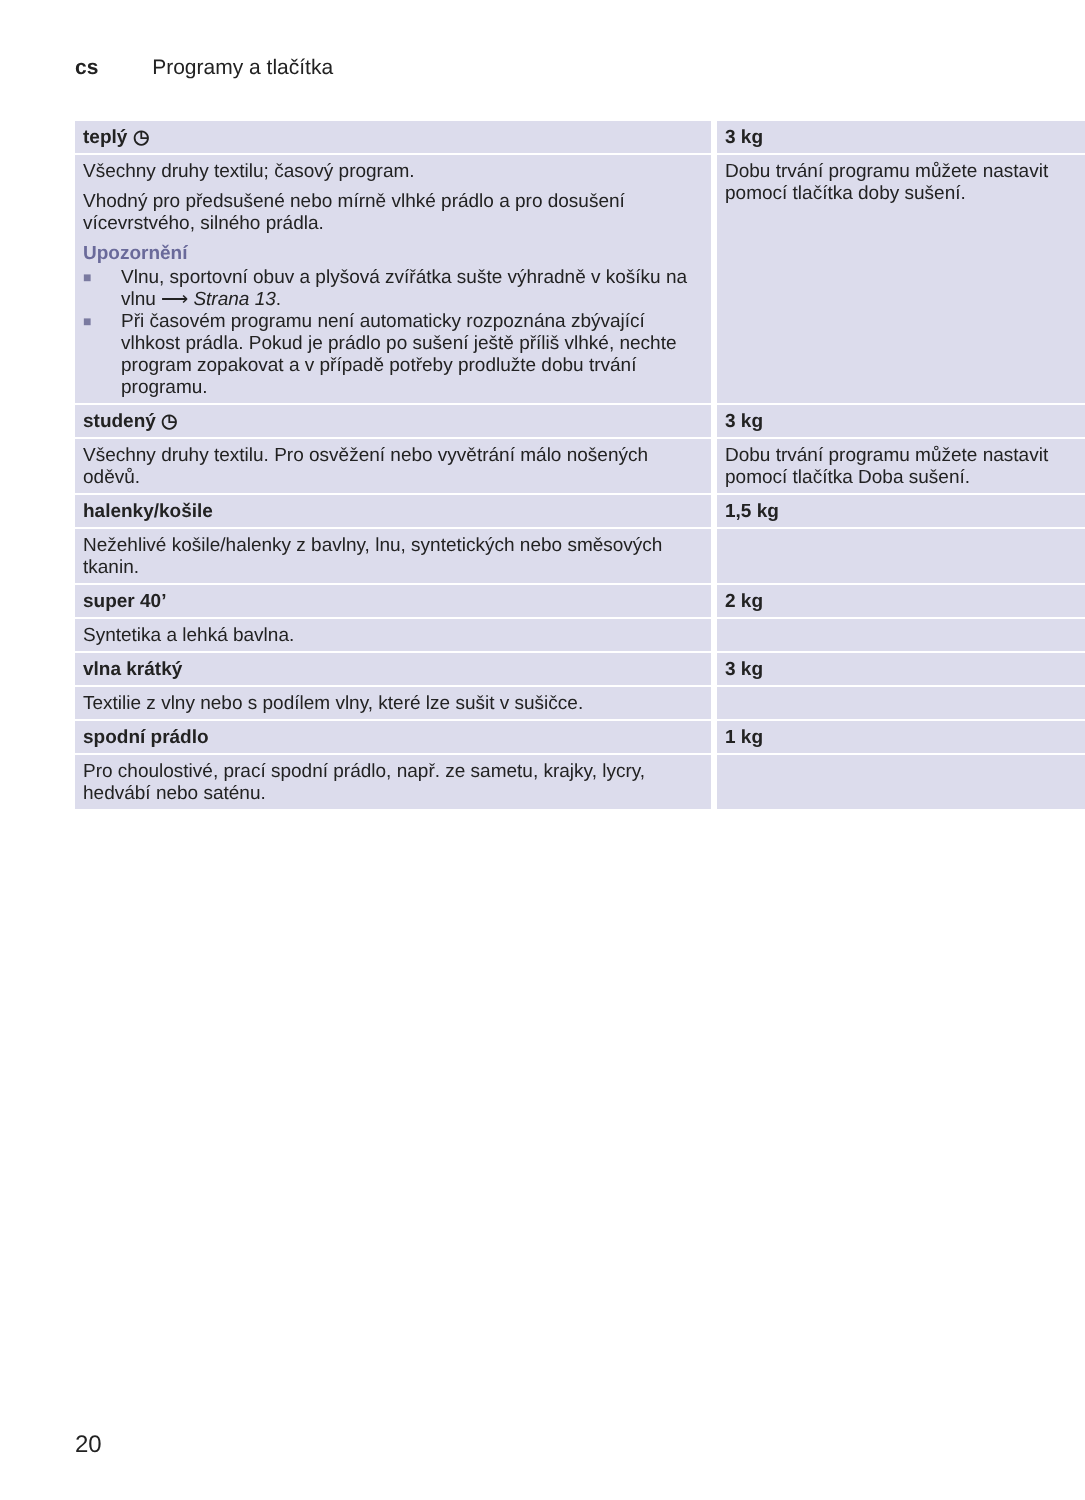cs Programy a tlačítka
| teplý ◷ | 3 kg |
| Všechny druhy textilu; časový program. Vhodný pro předsušené nebo mírně vlhké prádlo a pro dosušení vícevrstvého, silného prádla. Upozornění ■ Vlnu, sportovní obuv a plyšová zvířátka sušte výhradně v košíku na vlnu ⟶ Strana 13 . ■ Při časovém programu není automaticky rozpoznána zbývající vlhkost prádla. Pokud je prádlo po sušení ještě příliš vlhké, nechte program zopakovat a v případě potřeby prodlužte dobu trvání programu. | Dobu trvání programu můžete nastavit pomocí tlačítka doby sušení. |
| studený ◷ | 3 kg |
| Všechny druhy textilu. Pro osvěžení nebo vyvětrání málo nošených oděvů. | Dobu trvání programu můžete nastavit pomocí tlačítka Doba sušení. |
| halenky/košile | 1,5 kg |
| Nežehlivé košile/halenky z bavlny, lnu, syntetických nebo směsových tkanin. | |
| super 40’ | 2 kg |
| Syntetika a lehká bavlna. | |
| vlna krátký | 3 kg |
| Textilie z vlny nebo s podílem vlny, které lze sušit v sušičce. | |
| spodní prádlo | 1 kg |
| Pro choulostivé, prací spodní prádlo, např. ze sametu, krajky, lycry, hedvábí nebo saténu. | |
20